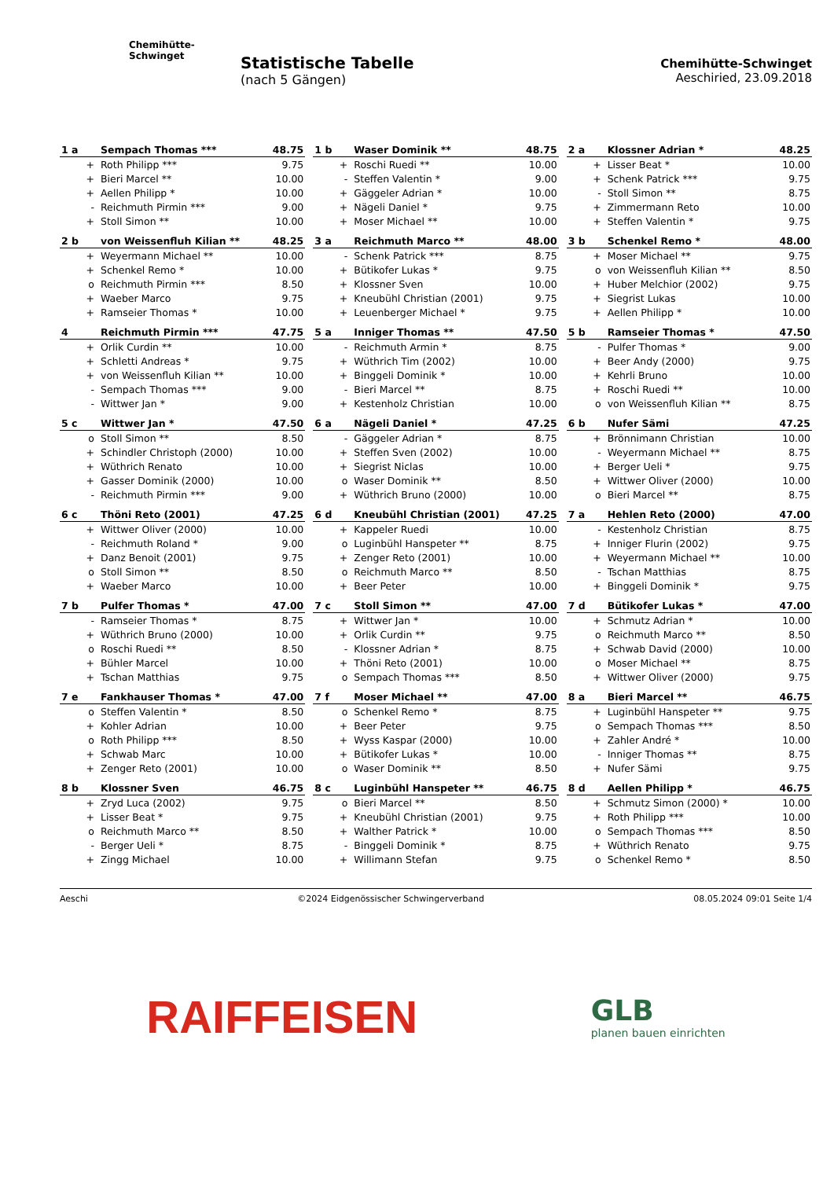Chemihütte-Schwinget
Statistische Tabelle
(nach 5 Gängen)
Chemihütte-Schwinget
Aeschiried, 23.09.2018
| 1 a | Sempach Thomas *** | 48.75 |
| --- | --- | --- |
| + | Roth Philipp *** | 9.75 |
| + | Bieri Marcel ** | 10.00 |
| + | Aellen Philipp * | 10.00 |
| - | Reichmuth Pirmin *** | 9.00 |
| + | Stoll Simon ** | 10.00 |
| 2 b | von Weissenfluh Kilian ** | 48.25 |
| --- | --- | --- |
| + | Weyermann Michael ** | 10.00 |
| + | Schenkel Remo * | 10.00 |
| o | Reichmuth Pirmin *** | 8.50 |
| + | Waeber Marco | 9.75 |
| + | Ramseier Thomas * | 10.00 |
| 4 | Reichmuth Pirmin *** | 47.75 |
| --- | --- | --- |
| + | Orlik Curdin ** | 10.00 |
| + | Schletti Andreas * | 9.75 |
| + | von Weissenfluh Kilian ** | 10.00 |
| - | Sempach Thomas *** | 9.00 |
| - | Wittwer Jan * | 9.00 |
| 5 c | Wittwer Jan * | 47.50 |
| --- | --- | --- |
| o | Stoll Simon ** | 8.50 |
| + | Schindler Christoph (2000) | 10.00 |
| + | Wüthrich Renato | 10.00 |
| + | Gasser Dominik (2000) | 10.00 |
| - | Reichmuth Pirmin *** | 9.00 |
| 6 c | Thöni Reto (2001) | 47.25 |
| --- | --- | --- |
| + | Wittwer Oliver (2000) | 10.00 |
| - | Reichmuth Roland * | 9.00 |
| + | Danz Benoit (2001) | 9.75 |
| o | Stoll Simon ** | 8.50 |
| + | Waeber Marco | 10.00 |
| 7 b | Pulfer Thomas * | 47.00 |
| --- | --- | --- |
| - | Ramseier Thomas * | 8.75 |
| + | Wüthrich Bruno (2000) | 10.00 |
| o | Roschi Ruedi ** | 8.50 |
| + | Bühler Marcel | 10.00 |
| + | Tschan Matthias | 9.75 |
| 7 e | Fankhauser Thomas * | 47.00 |
| --- | --- | --- |
| o | Steffen Valentin * | 8.50 |
| + | Kohler Adrian | 10.00 |
| o | Roth Philipp *** | 8.50 |
| + | Schwab Marc | 10.00 |
| + | Zenger Reto (2001) | 10.00 |
| 8 b | Klossner Sven | 46.75 |
| --- | --- | --- |
| + | Zryd Luca (2002) | 9.75 |
| + | Lisser Beat * | 9.75 |
| o | Reichmuth Marco ** | 8.50 |
| - | Berger Ueli * | 8.75 |
| + | Zingg Michael | 10.00 |
| 1 b | Waser Dominik ** | 48.75 |
| --- | --- | --- |
| + | Roschi Ruedi ** | 10.00 |
| - | Steffen Valentin * | 9.00 |
| + | Gäggeler Adrian * | 10.00 |
| + | Nägeli Daniel * | 9.75 |
| + | Moser Michael ** | 10.00 |
| 3 a | Reichmuth Marco ** | 48.00 |
| --- | --- | --- |
| - | Schenk Patrick *** | 8.75 |
| + | Bütikofer Lukas * | 9.75 |
| + | Klossner Sven | 10.00 |
| + | Kneubühl Christian (2001) | 9.75 |
| + | Leuenberger Michael * | 9.75 |
| 5 a | Inniger Thomas ** | 47.50 |
| --- | --- | --- |
| - | Reichmuth Armin * | 8.75 |
| + | Wüthrich Tim (2002) | 10.00 |
| + | Binggeli Dominik * | 10.00 |
| - | Bieri Marcel ** | 8.75 |
| + | Kestenholz Christian | 10.00 |
| 6 a | Nägeli Daniel * | 47.25 |
| --- | --- | --- |
| - | Gäggeler Adrian * | 8.75 |
| + | Steffen Sven (2002) | 10.00 |
| + | Siegrist Niclas | 10.00 |
| o | Waser Dominik ** | 8.50 |
| + | Wüthrich Bruno (2000) | 10.00 |
| 6 d | Kneubühl Christian (2001) | 47.25 |
| --- | --- | --- |
| + | Kappeler Ruedi | 10.00 |
| o | Luginbühl Hanspeter ** | 8.75 |
| + | Zenger Reto (2001) | 10.00 |
| o | Reichmuth Marco ** | 8.50 |
| + | Beer Peter | 10.00 |
| 7 c | Stoll Simon ** | 47.00 |
| --- | --- | --- |
| + | Wittwer Jan * | 10.00 |
| + | Orlik Curdin ** | 9.75 |
| - | Klossner Adrian * | 8.75 |
| + | Thöni Reto (2001) | 10.00 |
| o | Sempach Thomas *** | 8.50 |
| 7 f | Moser Michael ** | 47.00 |
| --- | --- | --- |
| o | Schenkel Remo * | 8.75 |
| + | Beer Peter | 9.75 |
| + | Wyss Kaspar (2000) | 10.00 |
| + | Bütikofer Lukas * | 10.00 |
| o | Waser Dominik ** | 8.50 |
| 8 c | Luginbühl Hanspeter ** | 46.75 |
| --- | --- | --- |
| o | Bieri Marcel ** | 8.50 |
| + | Kneubühl Christian (2001) | 9.75 |
| + | Walther Patrick * | 10.00 |
| - | Binggeli Dominik * | 8.75 |
| + | Willimann Stefan | 9.75 |
| 2 a | Klossner Adrian * | 48.25 |
| --- | --- | --- |
| + | Lisser Beat * | 10.00 |
| + | Schenk Patrick *** | 9.75 |
| - | Stoll Simon ** | 8.75 |
| + | Zimmermann Reto | 10.00 |
| + | Steffen Valentin * | 9.75 |
| 3 b | Schenkel Remo * | 48.00 |
| --- | --- | --- |
| + | Moser Michael ** | 9.75 |
| o | von Weissenfluh Kilian ** | 8.50 |
| + | Huber Melchior (2002) | 9.75 |
| + | Siegrist Lukas | 10.00 |
| + | Aellen Philipp * | 10.00 |
| 5 b | Ramseier Thomas * | 47.50 |
| --- | --- | --- |
| - | Pulfer Thomas * | 9.00 |
| + | Beer Andy (2000) | 9.75 |
| + | Kehrli Bruno | 10.00 |
| + | Roschi Ruedi ** | 10.00 |
| o | von Weissenfluh Kilian ** | 8.75 |
| 6 b | Nufer Sämi | 47.25 |
| --- | --- | --- |
| + | Brönnimann Christian | 10.00 |
| - | Weyermann Michael ** | 8.75 |
| + | Berger Ueli * | 9.75 |
| + | Wittwer Oliver (2000) | 10.00 |
| o | Bieri Marcel ** | 8.75 |
| 7 a | Hehlen Reto (2000) | 47.00 |
| --- | --- | --- |
| - | Kestenholz Christian | 8.75 |
| + | Inniger Flurin (2002) | 9.75 |
| + | Weyermann Michael ** | 10.00 |
| - | Tschan Matthias | 8.75 |
| + | Binggeli Dominik * | 9.75 |
| 7 d | Bütikofer Lukas * | 47.00 |
| --- | --- | --- |
| + | Schmutz Adrian * | 10.00 |
| o | Reichmuth Marco ** | 8.50 |
| + | Schwab David (2000) | 10.00 |
| o | Moser Michael ** | 8.75 |
| + | Wittwer Oliver (2000) | 9.75 |
| 8 a | Bieri Marcel ** | 46.75 |
| --- | --- | --- |
| + | Luginbühl Hanspeter ** | 9.75 |
| o | Sempach Thomas *** | 8.50 |
| + | Zahler André * | 10.00 |
| - | Inniger Thomas ** | 8.75 |
| + | Nufer Sämi | 9.75 |
| 8 d | Aellen Philipp * | 46.75 |
| --- | --- | --- |
| + | Schmutz Simon (2000) * | 10.00 |
| + | Roth Philipp *** | 10.00 |
| o | Sempach Thomas *** | 8.50 |
| + | Wüthrich Renato | 9.75 |
| o | Schenkel Remo * | 8.50 |
Aeschi ©2024 Eidgenössischer Schwingerverband 08.05.2024 09:01 Seite 1/4
RAIFFEISEN
GLB
planen bauen einrichten